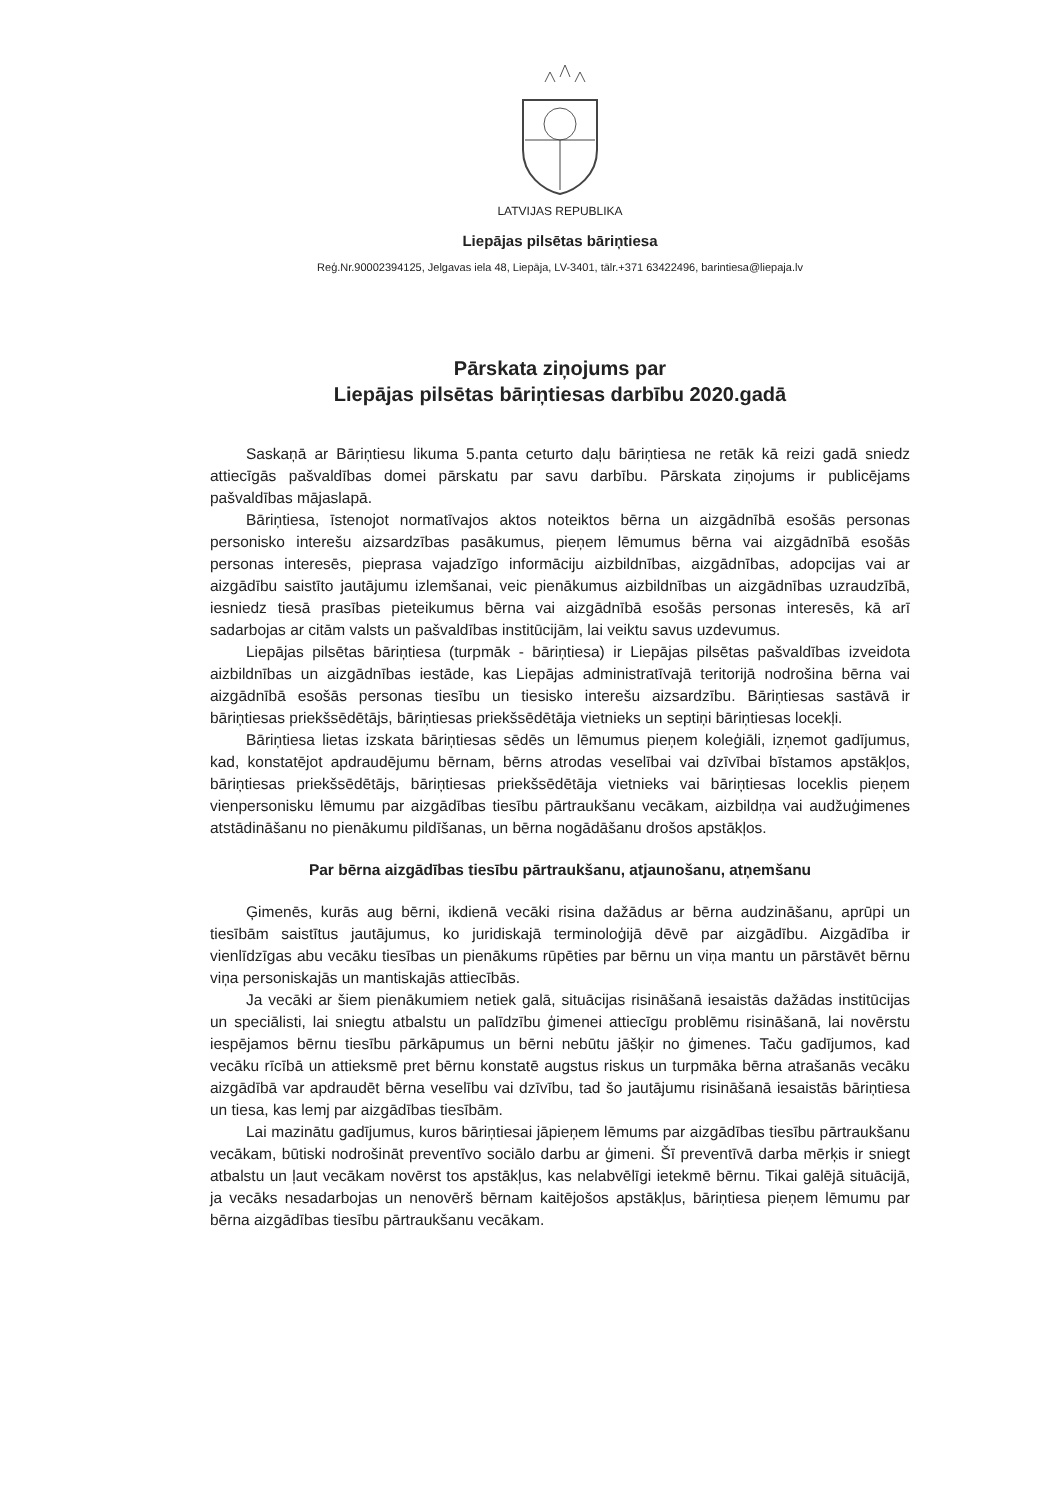LATVIJAS REPUBLIKA
Liepājas pilsētas bāriņtiesa
Reģ.Nr.90002394125, Jelgavas iela 48, Liepāja, LV-3401, tālr.+371 63422496, barintiesa@liepaja.lv
Pārskata ziņojums par
Liepājas pilsētas bāriņtiesas darbību 2020.gadā
Saskaņā ar Bāriņtiesu likuma 5.panta ceturto daļu bāriņtiesa ne retāk kā reizi gadā sniedz attiecīgās pašvaldības domei pārskatu par savu darbību. Pārskata ziņojums ir publicējams pašvaldības mājaslapā.
Bāriņtiesa, īstenojot normatīvajos aktos noteiktos bērna un aizgādnībā esošās personas personisko interešu aizsardzības pasākumus, pieņem lēmumus bērna vai aizgādnībā esošās personas interesēs, pieprasa vajadzīgo informāciju aizbildnības, aizgādnības, adopcijas vai ar aizgādību saistīto jautājumu izlemšanai, veic pienākumus aizbildnības un aizgādnības uzraudzībā, iesniedz tiesā prasības pieteikumus bērna vai aizgādnībā esošās personas interesēs, kā arī sadarbojas ar citām valsts un pašvaldības institūcijām, lai veiktu savus uzdevumus.
Liepājas pilsētas bāriņtiesa (turpmāk - bāriņtiesa) ir Liepājas pilsētas pašvaldības izveidota aizbildnības un aizgādnības iestāde, kas Liepājas administratīvajā teritorijā nodrošina bērna vai aizgādnībā esošās personas tiesību un tiesisko interešu aizsardzību. Bāriņtiesas sastāvā ir bāriņtiesas priekšsēdētājs, bāriņtiesas priekšsēdētāja vietnieks un septiņi bāriņtiesas locekļi.
Bāriņtiesa lietas izskata bāriņtiesas sēdēs un lēmumus pieņem koleģiāli, izņemot gadījumus, kad, konstatējot apdraudējumu bērnam, bērns atrodas veselībai vai dzīvībai bīstamos apstākļos, bāriņtiesas priekšsēdētājs, bāriņtiesas priekšsēdētāja vietnieks vai bāriņtiesas loceklis pieņem vienpersonisku lēmumu par aizgādības tiesību pārtraukšanu vecākam, aizbildņa vai audžuģimenes atstādināšanu no pienākumu pildīšanas, un bērna nogādāšanu drošos apstākļos.
Par bērna aizgādības tiesību pārtraukšanu, atjaunošanu, atņemšanu
Ģimenēs, kurās aug bērni, ikdienā vecāki risina dažādus ar bērna audzināšanu, aprūpi un tiesībām saistītus jautājumus, ko juridiskajā terminoloģijā dēvē par aizgādību. Aizgādība ir vienlīdzīgas abu vecāku tiesības un pienākums rūpēties par bērnu un viņa mantu un pārstāvēt bērnu viņa personiskajās un mantiskajās attiecībās.
Ja vecāki ar šiem pienākumiem netiek galā, situācijas risināšanā iesaistās dažādas institūcijas un speciālisti, lai sniegtu atbalstu un palīdzību ģimenei attiecīgu problēmu risināšanā, lai novērstu iespējamos bērnu tiesību pārkāpumus un bērni nebūtu jāšķir no ģimenes. Taču gadījumos, kad vecāku rīcībā un attieksmē pret bērnu konstatē augstus riskus un turpmāka bērna atrašanās vecāku aizgādībā var apdraudēt bērna veselību vai dzīvību, tad šo jautājumu risināšanā iesaistās bāriņtiesa un tiesa, kas lemj par aizgādības tiesībām.
Lai mazinātu gadījumus, kuros bāriņtiesai jāpieņem lēmums par aizgādības tiesību pārtraukšanu vecākam, būtiski nodrošināt preventīvo sociālo darbu ar ģimeni. Šī preventīvā darba mērķis ir sniegt atbalstu un ļaut vecākam novērst tos apstākļus, kas nelabvēlīgi ietekmē bērnu. Tikai galējā situācijā, ja vecāks nesadarbojas un nenovērš bērnam kaitējošos apstākļus, bāriņtiesa pieņem lēmumu par bērna aizgādības tiesību pārtraukšanu vecākam.